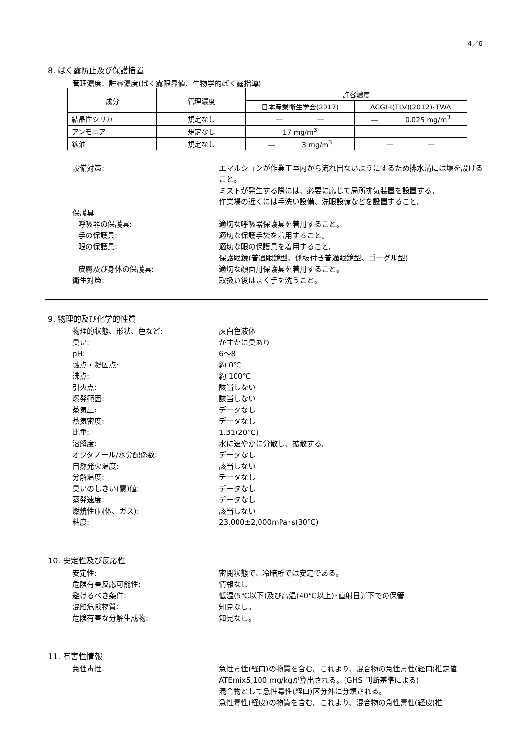4／6
8. ばく露防止及び保護措置
管理濃度、許容濃度(ばく露限界値、生物学的ばく露指導)
| 成分 | 管理濃度 | 許容濃度 | |
| | | 日本産業衛生学会(2017) | ACGIH(TLV)(2012)･TWA |
| 結晶性シリカ | 規定なし | ― ― | ― 0.025 mg/m<sup>3</sup> |
| アンモニア | 規定なし | 17 mg/m<sup>3</sup> | |
| 鉱油 | 規定なし | ― 3 mg/m<sup>3</sup> | ― ― |
設備対策: エマルションが作業工室内から流れ出ないようにするため排水溝には堰を設けること。
ミストが発生する際には、必要に応じて局所排気装置を設置する。
作業場の近くには手洗い設備、洗眼設備などを設置すること。
保護具
呼吸器の保護具: 適切な呼吸器保護具を着用すること。
手の保護具: 適切な保護手袋を着用すること。
眼の保護具: 適切な眼の保護具を着用すること。
保護眼鏡(普通眼鏡型、側板付き普通眼鏡型、ゴーグル型)
皮膚及び身体の保護具: 適切な顔面用保護具を着用すること。
衛生対策: 取扱い後はよく手を洗うこと。
9. 物理的及び化学的性質
物理的状態、形状、色など: 灰白色液体
臭い: かすかに臭あり
pH: 6～8
融点・凝固点: 約 0℃
沸点: 約 100℃
引火点: 該当しない
爆発範囲: 該当しない
蒸気圧: データなし
蒸気密度: データなし
比重: 1.31(20℃)
溶解度: 水に速やかに分散し、拡散する。
オクタノール/水分配係数: データなし
自然発火温度: 該当しない
分解温度: データなし
臭いのしきい(閾)値: データなし
蒸発速度: データなし
燃焼性(固体、ガス): 該当しない
粘度: 23,000±2,000mPa･s(30℃)
10. 安定性及び反応性
安定性: 密閉状態で、冷暗所では安定である。
危険有害反応可能性: 情報なし
避けるべき条件: 低温(5℃以下)及び高温(40℃以上)･直射日光下での保管
混触危険物質: 知見なし。
危険有害な分解生成物: 知見なし。
11. 有害性情報
急性毒性: 急性毒性(経口)の物質を含む。これより、混合物の急性毒性(経口)推定値 ATEmix5,100 mg/kgが算出される。(GHS 判断基準による)
混合物として急性毒性(経口)区分外に分類される。
急性毒性(経皮)の物質を含む。これより、混合物の急性毒性(経皮)推